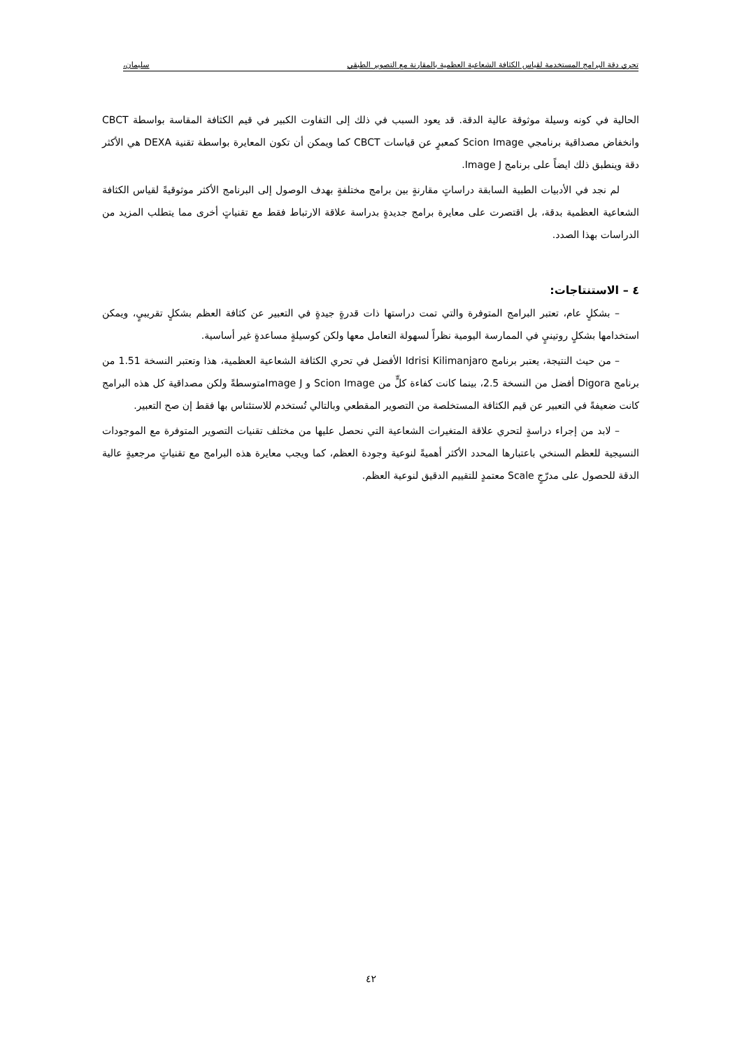تحري دقة البرامج المستخدمة لقياس الكثافة الشعاعية العظمية بالمقارنة مع التصوير الطبقي سليمان،
الحالية في كونه وسيلة موثوقة عالية الدقة. قد يعود السبب في ذلك إلى التفاوت الكبير في قيم الكثافة المقاسة بواسطة CBCT وانخفاض مصداقية برنامجي Scion Image كمعبرٍ عن قياسات CBCT كما ويمكن أن تكون المعايرة بواسطة تقنية DEXA هي الأكثر دقة وينطبق ذلك ايضاً على برنامج Image J.
لم نجد في الأدبيات الطبية السابقة دراساتٍ مقارنةٍ بين برامج مختلفةٍ بهدف الوصول إلى البرنامج الأكثر موثوقيةً لقياس الكثافة الشعاعية العظمية بدقة، بل اقتصرت على معايرة برامج جديدةٍ بدراسة علاقة الارتباط فقط مع تقنياتٍ أخرى مما يتطلب المزيد من الدراسات بهذا الصدد.
٤ – الاستنتاجات:
– بشكلٍ عام، تعتبر البرامج المتوفرة والتي تمت دراستها ذات قدرةٍ جيدةٍ في التعبير عن كثافة العظم بشكلٍ تقريبيٍ، ويمكن استخدامها بشكلٍ روتينيٍ في الممارسة اليومية نظراً لسهولة التعامل معها ولكن كوسيلةٍ مساعدةٍ غير أساسية.
– من حيث النتيجة، يعتبر برنامج Idrisi Kilimanjaro الأفضل في تحري الكثافة الشعاعية العظمية، هذا وتعتبر النسخة 1.51 من برنامج Digora أفضل من النسخة 2.5، بينما كانت كفاءة كلٍّ من Scion Image و Image Jمتوسطةً ولكن مصداقية كل هذه البرامج كانت ضعيفةً في التعبير عن قيم الكثافة المستخلصة من التصوير المقطعي وبالتالي تُستخدم للاستئناس بها فقط إن صح التعبير.
– لابد من إجراء دراسةٍ لتحري علاقة المتغيرات الشعاعية التي نحصل عليها من مختلف تقنيات التصوير المتوفرة مع الموجودات النسيجية للعظم السنخي باعتبارها المحدد الأكثر أهميةً لنوعية وجودة العظم، كما ويجب معايرة هذه البرامج مع تقنياتٍ مرجعيةٍ عالية الدقة للحصول على مدرّجٍ Scale معتمدٍ للتقييم الدقيق لنوعية العظم.
٤٢